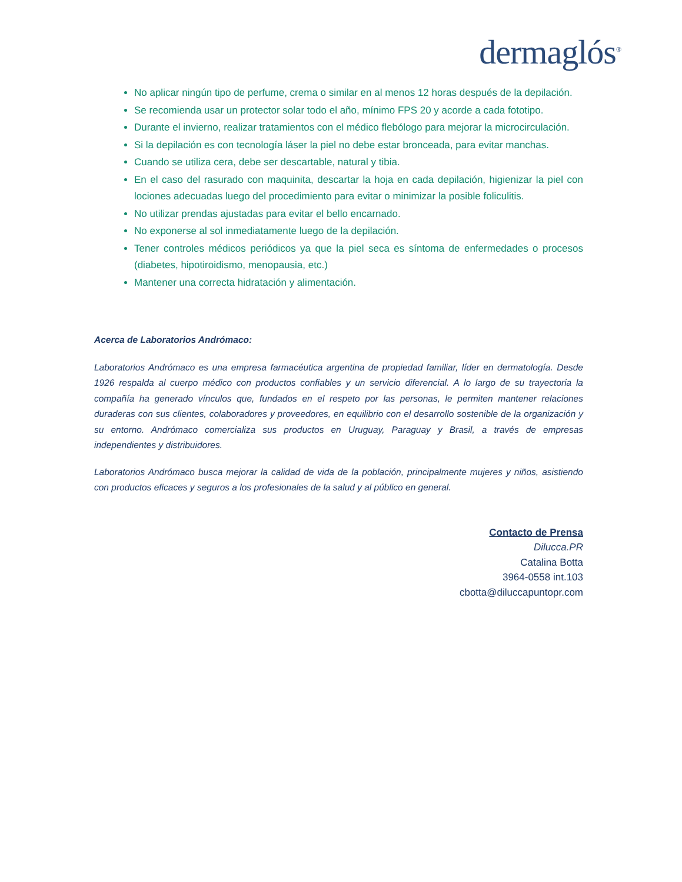dermaglós<sup>®</sup>
No aplicar ningún tipo de perfume, crema o similar en al menos 12 horas después de la depilación.
Se recomienda usar un protector solar todo el año, mínimo FPS 20 y acorde a cada fototipo.
Durante el invierno, realizar tratamientos con el médico flebólogo para mejorar la microcirculación.
Si la depilación es con tecnología láser la piel no debe estar bronceada, para evitar manchas.
Cuando se utiliza cera, debe ser descartable, natural y tibia.
En el caso del rasurado con maquinita, descartar la hoja en cada depilación, higienizar la piel con lociones adecuadas luego del procedimiento para evitar o minimizar la posible foliculitis.
No utilizar prendas ajustadas para evitar el bello encarnado.
No exponerse al sol inmediatamente luego de la depilación.
Tener controles médicos periódicos ya que la piel seca es síntoma de enfermedades o procesos (diabetes, hipotiroidismo, menopausia, etc.)
Mantener una correcta hidratación y alimentación.
Acerca de Laboratorios Andrómaco:
Laboratorios Andrómaco es una empresa farmacéutica argentina de propiedad familiar, líder en dermatología. Desde 1926 respalda al cuerpo médico con productos confiables y un servicio diferencial. A lo largo de su trayectoria la compañía ha generado vínculos que, fundados en el respeto por las personas, le permiten mantener relaciones duraderas con sus clientes, colaboradores y proveedores, en equilibrio con el desarrollo sostenible de la organización y su entorno. Andrómaco comercializa sus productos en Uruguay, Paraguay y Brasil, a través de empresas independientes y distribuidores.
Laboratorios Andrómaco busca mejorar la calidad de vida de la población, principalmente mujeres y niños, asistiendo con productos eficaces y seguros a los profesionales de la salud y al público en general.
Contacto de Prensa
Dilucca.PR
Catalina Botta
3964-0558 int.103
cbotta@diluccapuntopr.com